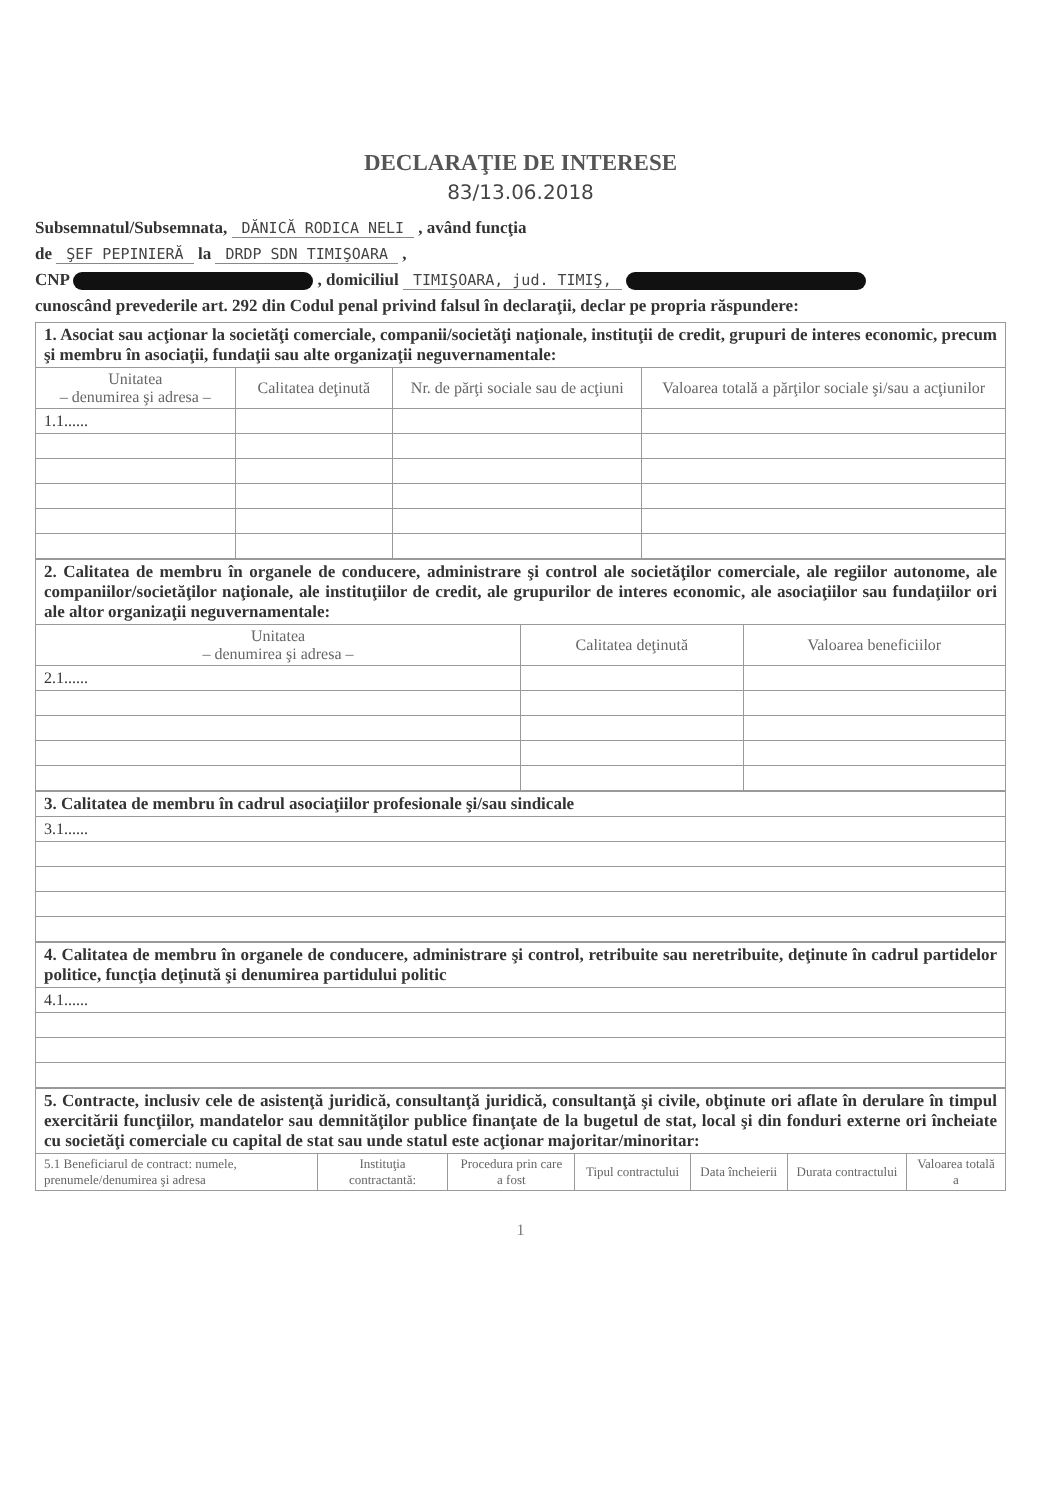DECLARAŢIE DE INTERESE
83/13.06.2018
Subsemnatul/Subsemnata, DĂNICĂ RODICA NELI , având funcţia
de ŞEF PEPINIERĂ la DRDP SDN TIMIŞOARA ,
CNP , domiciliul TIMIŞOARA, jud. TIMIŞ,
cunoscând prevederile art. 292 din Codul penal privind falsul în declaraţii, declar pe propria răspundere:
| 1. Asociat sau acţionar la societăţi comerciale, companii/societăţi naţionale, instituţii de credit, grupuri de interes economic, precum şi membru în asociaţii, fundaţii sau alte organizaţii neguvernamentale: | | | |
| Unitatea – denumirea şi adresa – | Calitatea deţinută | Nr. de părţi sociale sau de acţiuni | Valoarea totală a părţilor sociale şi/sau a acţiunilor |
| 1.1...... | | | |
| 2. Calitatea de membru în organele de conducere, administrare şi control ale societăţilor comerciale, ale regiilor autonome, ale companiilor/societăţilor naţionale, ale instituţiilor de credit, ale grupurilor de interes economic, ale asociaţiilor sau fundaţiilor ori ale altor organizaţii neguvernamentale: | | |
| Unitatea – denumirea şi adresa – | Calitatea deţinută | Valoarea beneficiilor |
| 2.1...... | | |
| 3. Calitatea de membru în cadrul asociaţiilor profesionale şi/sau sindicale |
| 3.1...... |
| 4. Calitatea de membru în organele de conducere, administrare şi control, retribuite sau neretribuite, deţinute în cadrul partidelor politice, funcţia deţinută şi denumirea partidului politic |
| 4.1...... |
| 5. Contracte, inclusiv cele de asistenţă juridică, consultanţă juridică, consultanţă şi civile, obţinute ori aflate în derulare în timpul exercitării funcţiilor, mandatelor sau demnităţilor publice finanţate de la bugetul de stat, local şi din fonduri externe ori încheiate cu societăţi comerciale cu capital de stat sau unde statul este acţionar majoritar/minoritar: | | | | | | |
| 5.1 Beneficiarul de contract: numele, prenumele/denumirea şi adresa | Instituţia contractantă: | Procedura prin care a fost | Tipul contractului | Data încheierii | Durata contractului | Valoarea totală a |
1